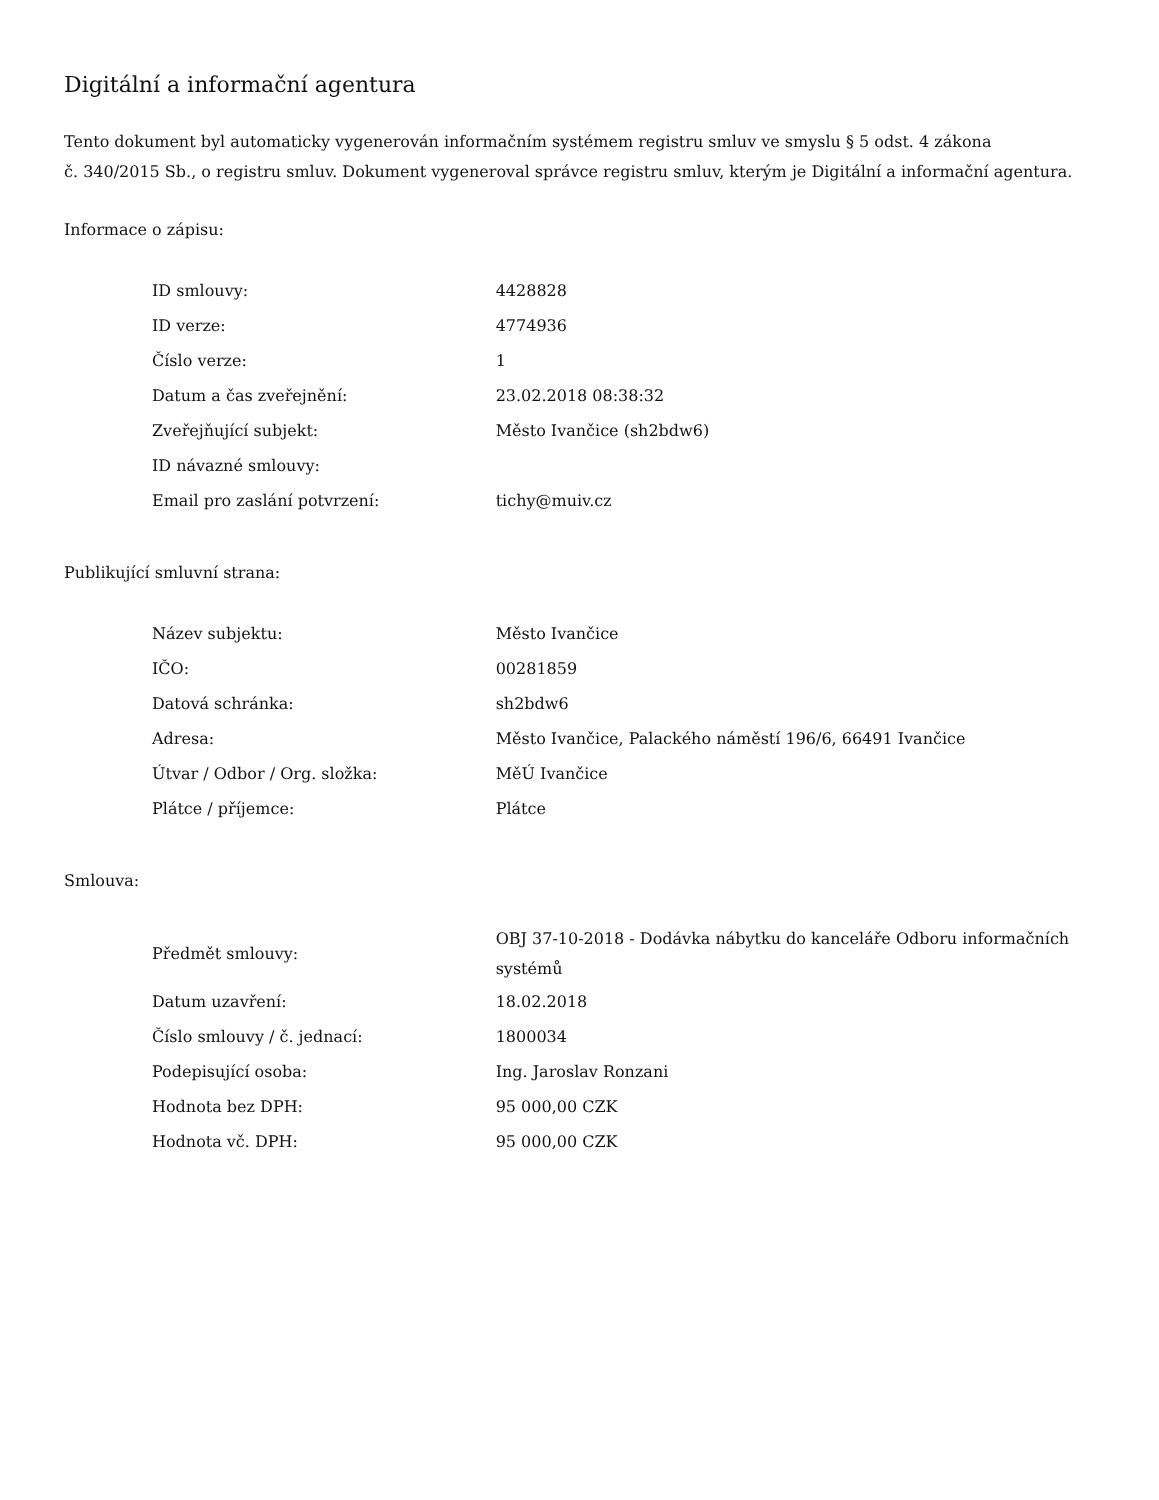Digitální a informační agentura
Tento dokument byl automaticky vygenerován informačním systémem registru smluv ve smyslu § 5 odst. 4 zákona
č. 340/2015 Sb., o registru smluv. Dokument vygeneroval správce registru smluv, kterým je Digitální a informační agentura.
Informace o zápisu:
| ID smlouvy: | 4428828 |
| ID verze: | 4774936 |
| Číslo verze: | 1 |
| Datum a čas zveřejnění: | 23.02.2018 08:38:32 |
| Zveřejňující subjekt: | Město Ivančice (sh2bdw6) |
| ID návazné smlouvy: | |
| Email pro zaslání potvrzení: | tichy@muiv.cz |
Publikující smluvní strana:
| Název subjektu: | Město Ivančice |
| IČO: | 00281859 |
| Datová schránka: | sh2bdw6 |
| Adresa: | Město Ivančice, Palackého náměstí 196/6, 66491 Ivančice |
| Útvar / Odbor / Org. složka: | MěÚ Ivančice |
| Plátce / příjemce: | Plátce |
Smlouva:
| Předmět smlouvy: | OBJ 37-10-2018 - Dodávka nábytku do kanceláře Odboru informačních systémů |
| Datum uzavření: | 18.02.2018 |
| Číslo smlouvy / č. jednací: | 1800034 |
| Podepisující osoba: | Ing. Jaroslav Ronzani |
| Hodnota bez DPH: | 95 000,00 CZK |
| Hodnota vč. DPH: | 95 000,00 CZK |